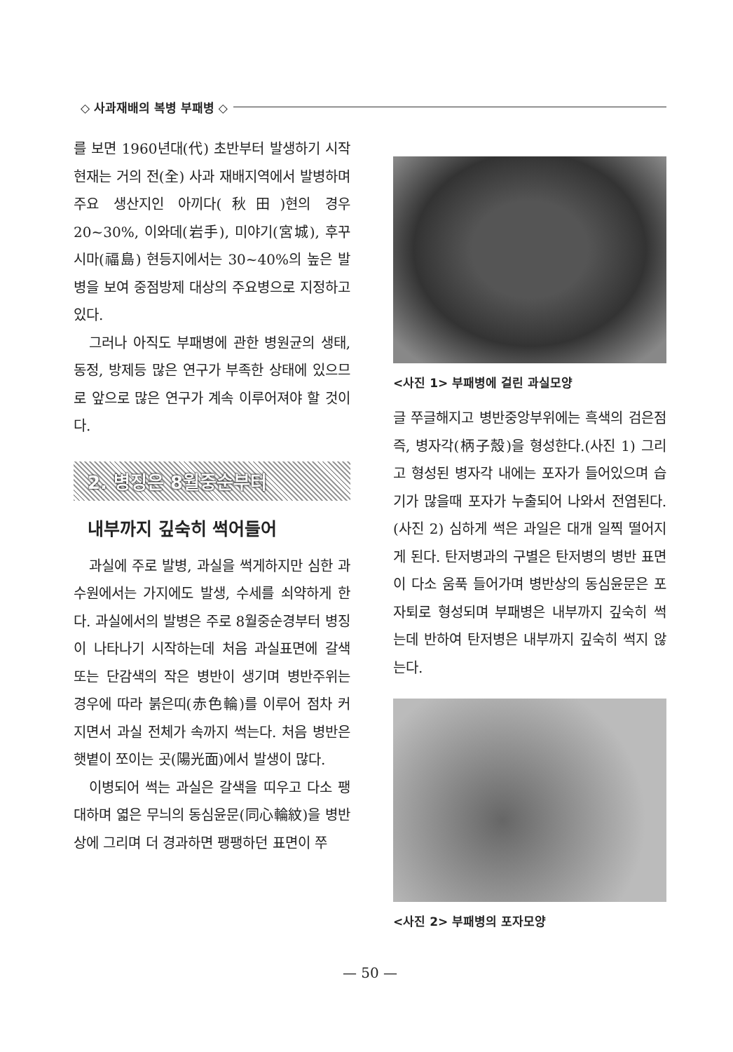◇ 사과재배의 복병 부패병 ◇
를 보면 1960년대(代) 초반부터 발생하기 시작 현재는 거의 전(全) 사과 재배지역에서 발병하며 주요 생산지인 아끼다(秋田)현의 경우 20~30%, 이와데(岩手), 미야기(宮城), 후꾸시마(福島) 현등지에서는 30~40%의 높은 발병을 보여 중점방제 대상의 주요병으로 지정하고 있다.
그러나 아직도 부패병에 관한 병원균의 생태, 동정, 방제등 많은 연구가 부족한 상태에 있으므로 앞으로 많은 연구가 계속 이루어져야 할 것이다.
2. 병징은 8월중순부터
내부까지 깊숙히 썩어들어
과실에 주로 발병, 과실을 썩게하지만 심한 과수원에서는 가지에도 발생, 수세를 쇠약하게 한다. 과실에서의 발병은 주로 8월중순경부터 병징이 나타나기 시작하는데 처음 과실표면에 갈색 또는 단감색의 작은 병반이 생기며 병반주위는 경우에 따라 붉은띠(赤色輪)를 이루어 점차 커지면서 과실 전체가 속까지 썩는다. 처음 병반은 햇볕이 쪼이는 곳(陽光面)에서 발생이 많다.
이병되어 썩는 과실은 갈색을 띠우고 다소 팽대하며 엷은 무늬의 동심윤문(同心輪紋)을 병반상에 그리며 더 경과하면 팽팽하던 표면이 쭈
<사진 1> 부패병에 걸린 과실모양
글 쭈글해지고 병반중앙부위에는 흑색의 검은점 즉, 병자각(柄子殼)을 형성한다.(사진 1) 그리고 형성된 병자각 내에는 포자가 들어있으며 습기가 많을때 포자가 누출되어 나와서 전염된다.(사진 2) 심하게 썩은 과일은 대개 일찍 떨어지게 된다. 탄저병과의 구별은 탄저병의 병반 표면이 다소 움푹 들어가며 병반상의 동심윤문은 포자퇴로 형성되며 부패병은 내부까지 깊숙히 썩는데 반하여 탄저병은 내부까지 깊숙히 썩지 않는다.
<사진 2> 부패병의 포자모양
— 50 —